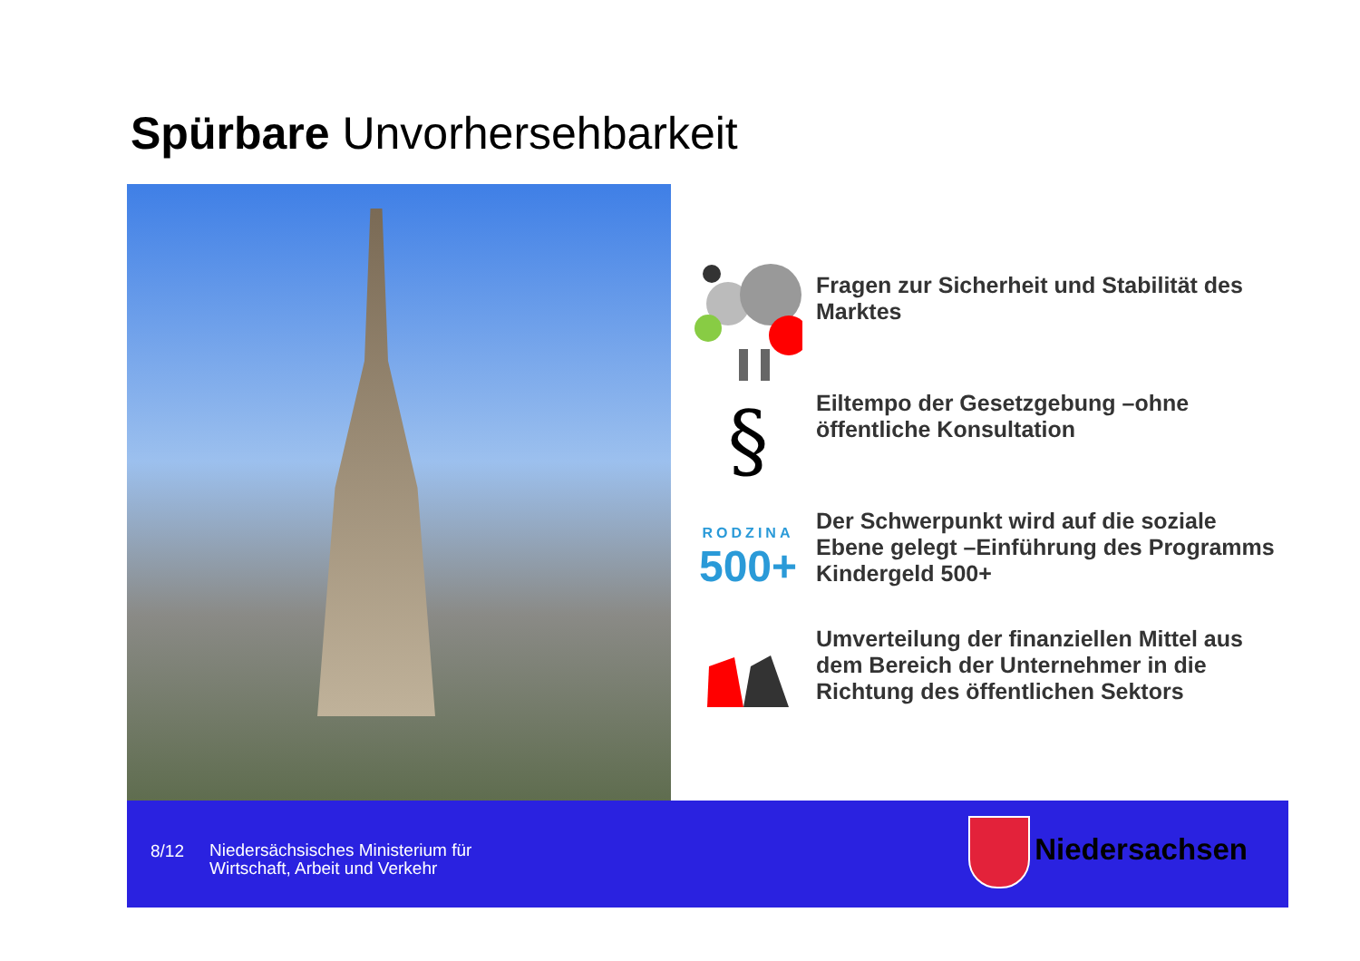Spürbare Unvorhersehbarkeit
Fragen zur Sicherheit und Stabilität des Marktes
§
Eiltempo der Gesetzgebung –ohne öffentliche Konsultation
RODZINA
500+
Der Schwerpunkt wird auf die soziale Ebene gelegt –Einführung des Programms Kindergeld 500+
Umverteilung der finanziellen Mittel aus dem Bereich der Unternehmer in die Richtung des öffentlichen Sektors
8/12
Niedersächsisches Ministerium für
Wirtschaft, Arbeit und Verkehr
Niedersachsen